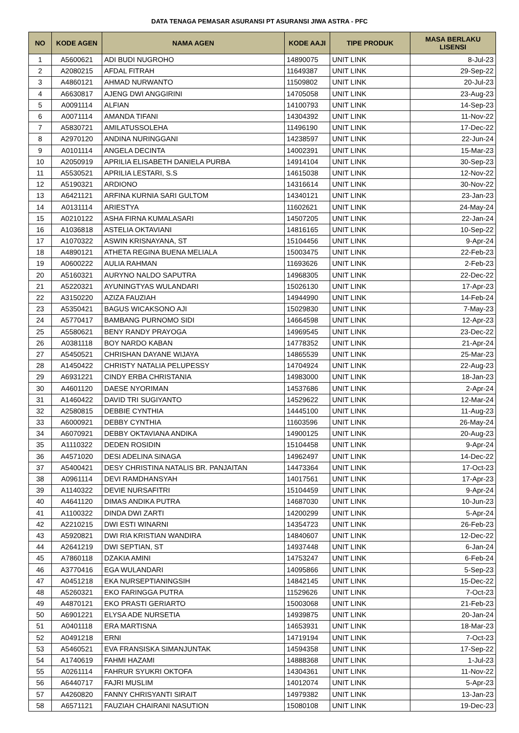DATA TENAGA PEMASAR ASURANSI PT ASURANSI JIWA ASTRA - PFC
| NO | KODE AGEN | NAMA AGEN | KODE AAJI | TIPE PRODUK | MASA BERLAKU LISENSI |
| --- | --- | --- | --- | --- | --- |
| 1 | A5600621 | ADI BUDI NUGROHO | 14890075 | UNIT LINK | 8-Jul-23 |
| 2 | A2080215 | AFDAL FITRAH | 11649387 | UNIT LINK | 29-Sep-22 |
| 3 | A4860121 | AHMAD NURWANTO | 11509802 | UNIT LINK | 20-Jul-23 |
| 4 | A6630817 | AJENG DWI ANGGIRINI | 14705058 | UNIT LINK | 23-Aug-23 |
| 5 | A0091114 | ALFIAN | 14100793 | UNIT LINK | 14-Sep-23 |
| 6 | A0071114 | AMANDA TIFANI | 14304392 | UNIT LINK | 11-Nov-22 |
| 7 | A5830721 | AMILATUSSOLEHA | 11496190 | UNIT LINK | 17-Dec-22 |
| 8 | A2970120 | ANDINA NURINGGANI | 14238597 | UNIT LINK | 22-Jun-24 |
| 9 | A0101114 | ANGELA DECINTA | 14002391 | UNIT LINK | 15-Mar-23 |
| 10 | A2050919 | APRILIA ELISABETH DANIELA PURBA | 14914104 | UNIT LINK | 30-Sep-23 |
| 11 | A5530521 | APRILIA LESTARI, S.S | 14615038 | UNIT LINK | 12-Nov-22 |
| 12 | A5190321 | ARDIONO | 14316614 | UNIT LINK | 30-Nov-22 |
| 13 | A6421121 | ARFINA KURNIA SARI GULTOM | 14340121 | UNIT LINK | 23-Jan-23 |
| 14 | A0131114 | ARIESTYA | 11602621 | UNIT LINK | 24-May-24 |
| 15 | A0210122 | ASHA FIRNA KUMALASARI | 14507205 | UNIT LINK | 22-Jan-24 |
| 16 | A1036818 | ASTELIA OKTAVIANI | 14816165 | UNIT LINK | 10-Sep-22 |
| 17 | A1070322 | ASWIN KRISNAYANA, ST | 15104456 | UNIT LINK | 9-Apr-24 |
| 18 | A4890121 | ATHETA REGINA BUENA MELIALA | 15003475 | UNIT LINK | 22-Feb-23 |
| 19 | A0600222 | AULIA RAHMAN | 11693626 | UNIT LINK | 2-Feb-23 |
| 20 | A5160321 | AURYNO NALDO SAPUTRA | 14968305 | UNIT LINK | 22-Dec-22 |
| 21 | A5220321 | AYUNINGTYAS WULANDARI | 15026130 | UNIT LINK | 17-Apr-23 |
| 22 | A3150220 | AZIZA FAUZIAH | 14944990 | UNIT LINK | 14-Feb-24 |
| 23 | A5350421 | BAGUS WICAKSONO AJI | 15029830 | UNIT LINK | 7-May-23 |
| 24 | A5770417 | BAMBANG PURNOMO SIDI | 14664598 | UNIT LINK | 12-Apr-23 |
| 25 | A5580621 | BENY RANDY PRAYOGA | 14969545 | UNIT LINK | 23-Dec-22 |
| 26 | A0381118 | BOY NARDO KABAN | 14778352 | UNIT LINK | 21-Apr-24 |
| 27 | A5450521 | CHRISHAN DAYANE WIJAYA | 14865539 | UNIT LINK | 25-Mar-23 |
| 28 | A1450422 | CHRISTY NATALIA PELUPESSY | 14704924 | UNIT LINK | 22-Aug-23 |
| 29 | A6931221 | CINDY ERBA CHRISTANIA | 14983000 | UNIT LINK | 18-Jan-23 |
| 30 | A4601120 | DAESE NYORIMAN | 14537686 | UNIT LINK | 2-Apr-24 |
| 31 | A1460422 | DAVID TRI SUGIYANTO | 14529622 | UNIT LINK | 12-Mar-24 |
| 32 | A2580815 | DEBBIE CYNTHIA | 14445100 | UNIT LINK | 11-Aug-23 |
| 33 | A6000921 | DEBBY CYNTHIA | 11603596 | UNIT LINK | 26-May-24 |
| 34 | A6070921 | DEBBY OKTAVIANA ANDIKA | 14900125 | UNIT LINK | 20-Aug-23 |
| 35 | A1110322 | DEDEN ROSIDIN | 15104458 | UNIT LINK | 9-Apr-24 |
| 36 | A4571020 | DESI ADELINA SINAGA | 14962497 | UNIT LINK | 14-Dec-22 |
| 37 | A5400421 | DESY CHRISTINA NATALIS BR. PANJAITAN | 14473364 | UNIT LINK | 17-Oct-23 |
| 38 | A0961114 | DEVI RAMDHANSYAH | 14017561 | UNIT LINK | 17-Apr-23 |
| 39 | A1140322 | DEVIE NURSAFITRI | 15104459 | UNIT LINK | 9-Apr-24 |
| 40 | A4641120 | DIMAS ANDIKA PUTRA | 14687030 | UNIT LINK | 10-Jun-23 |
| 41 | A1100322 | DINDA DWI ZARTI | 14200299 | UNIT LINK | 5-Apr-24 |
| 42 | A2210215 | DWI ESTI WINARNI | 14354723 | UNIT LINK | 26-Feb-23 |
| 43 | A5920821 | DWI RIA KRISTIAN WANDIRA | 14840607 | UNIT LINK | 12-Dec-22 |
| 44 | A2641219 | DWI SEPTIAN, ST | 14937448 | UNIT LINK | 6-Jan-24 |
| 45 | A7860118 | DZAKIA AMINI | 14753247 | UNIT LINK | 6-Feb-24 |
| 46 | A3770416 | EGA WULANDARI | 14095866 | UNIT LINK | 5-Sep-23 |
| 47 | A0451218 | EKA NURSEPTIANINGSIH | 14842145 | UNIT LINK | 15-Dec-22 |
| 48 | A5260321 | EKO FARINGGA PUTRA | 11529626 | UNIT LINK | 7-Oct-23 |
| 49 | A4870121 | EKO PRASTI GERIARTO | 15003068 | UNIT LINK | 21-Feb-23 |
| 50 | A6901221 | ELYSA ADE NURSETIA | 14939875 | UNIT LINK | 20-Jan-24 |
| 51 | A0401118 | ERA MARTISNA | 14653931 | UNIT LINK | 18-Mar-23 |
| 52 | A0491218 | ERNI | 14719194 | UNIT LINK | 7-Oct-23 |
| 53 | A5460521 | EVA FRANSISKA SIMANJUNTAK | 14594358 | UNIT LINK | 17-Sep-22 |
| 54 | A1740619 | FAHMI HAZAMI | 14888368 | UNIT LINK | 1-Jul-23 |
| 55 | A0261114 | FAHRUR SYUKRI OKTOFA | 14304361 | UNIT LINK | 11-Nov-22 |
| 56 | A6440717 | FAJRI MUSLIM | 14012074 | UNIT LINK | 5-Apr-23 |
| 57 | A4260820 | FANNY CHRISYANTI SIRAIT | 14979382 | UNIT LINK | 13-Jan-23 |
| 58 | A6571121 | FAUZIAH CHAIRANI NASUTION | 15080108 | UNIT LINK | 19-Dec-23 |